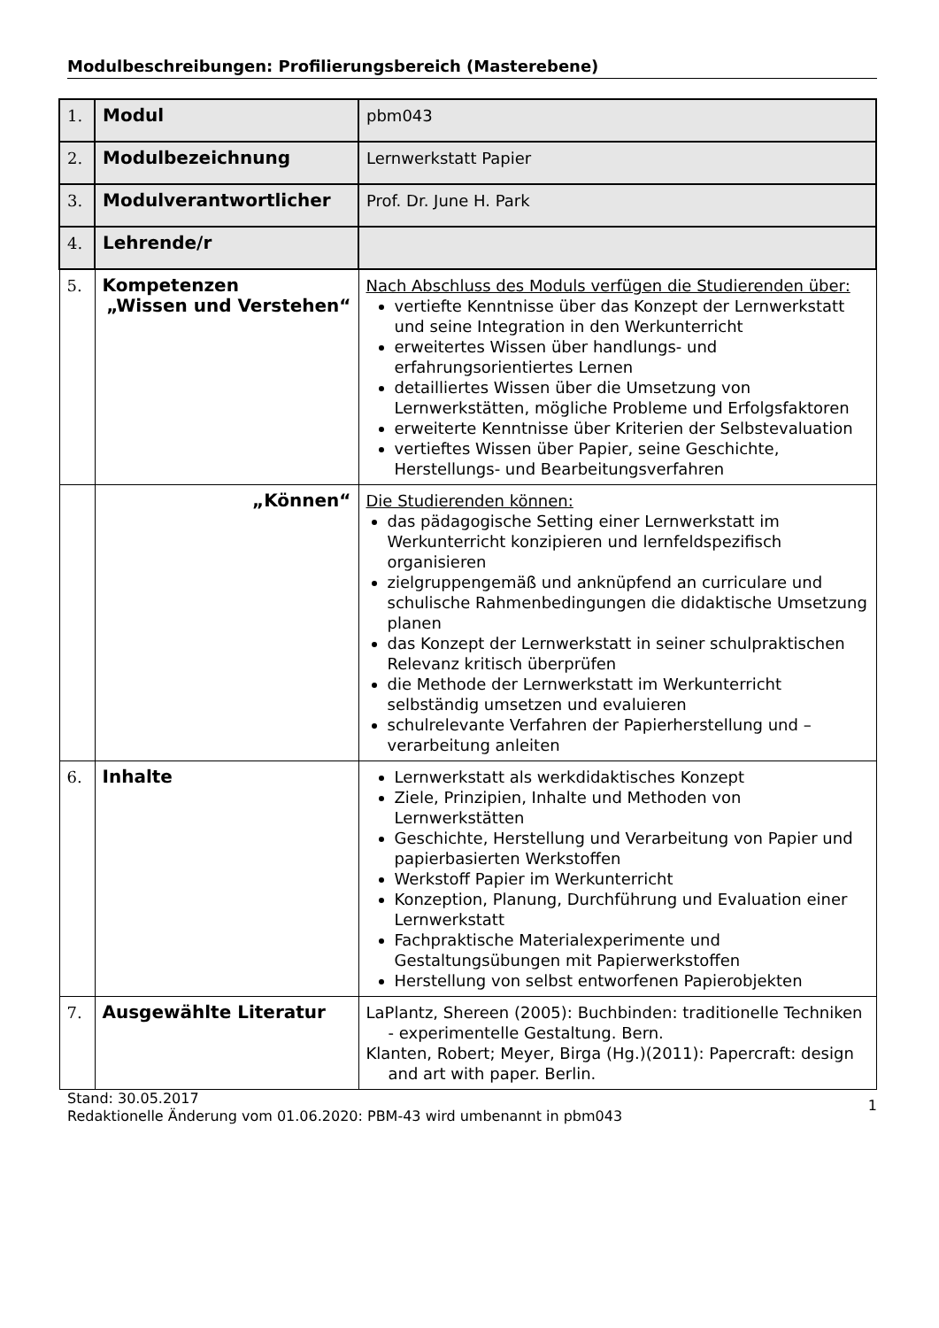Modulbeschreibungen: Profilierungsbereich (Masterebene)
| 1. | Modul | pbm043 |
| 2. | Modulbezeichnung | Lernwerkstatt Papier |
| 3. | Modulverantwortlicher | Prof. Dr. June H. Park |
| 4. | Lehrende/r | |
| 5. | Kompetenzen „Wissen und Verstehen“ | Nach Abschluss des Moduls verfügen die Studierenden über: vertiefte Kenntnisse über das Konzept der Lernwerkstatt und seine Integration in den Werkunterricht erweitertes Wissen über handlungs- und erfahrungsorientiertes Lernen detailliertes Wissen über die Umsetzung von Lernwerkstätten, mögliche Probleme und Erfolgsfaktoren erweiterte Kenntnisse über Kriterien der Selbstevaluation vertieftes Wissen über Papier, seine Geschichte, Herstellungs- und Bearbeitungsverfahren |
| | „Können“ | Die Studierenden können: das pädagogische Setting einer Lernwerkstatt im Werkunterricht konzipieren und lernfeldspezifisch organisieren zielgruppengemäß und anknüpfend an curriculare und schulische Rahmenbedingungen die didaktische Umsetzung planen das Konzept der Lernwerkstatt in seiner schulpraktischen Relevanz kritisch überprüfen die Methode der Lernwerkstatt im Werkunterricht selbständig umsetzen und evaluieren schulrelevante Verfahren der Papierherstellung und –verarbeitung anleiten |
| 6. | Inhalte | Lernwerkstatt als werkdidaktisches Konzept Ziele, Prinzipien, Inhalte und Methoden von Lernwerkstätten Geschichte, Herstellung und Verarbeitung von Papier und papierbasierten Werkstoffen Werkstoff Papier im Werkunterricht Konzeption, Planung, Durchführung und Evaluation einer Lernwerkstatt Fachpraktische Materialexperimente und Gestaltungsübungen mit Papierwerkstoffen Herstellung von selbst entworfenen Papierobjekten |
| 7. | Ausgewählte Literatur | LaPlantz, Shereen (2005): Buchbinden: traditionelle Techniken - experimentelle Gestaltung. Bern. Klanten, Robert; Meyer, Birga (Hg.)(2011): Papercraft: design and art with paper. Berlin. |
Stand: 30.05.2017
Redaktionelle Änderung vom 01.06.2020: PBM-43 wird umbenannt in pbm043
1